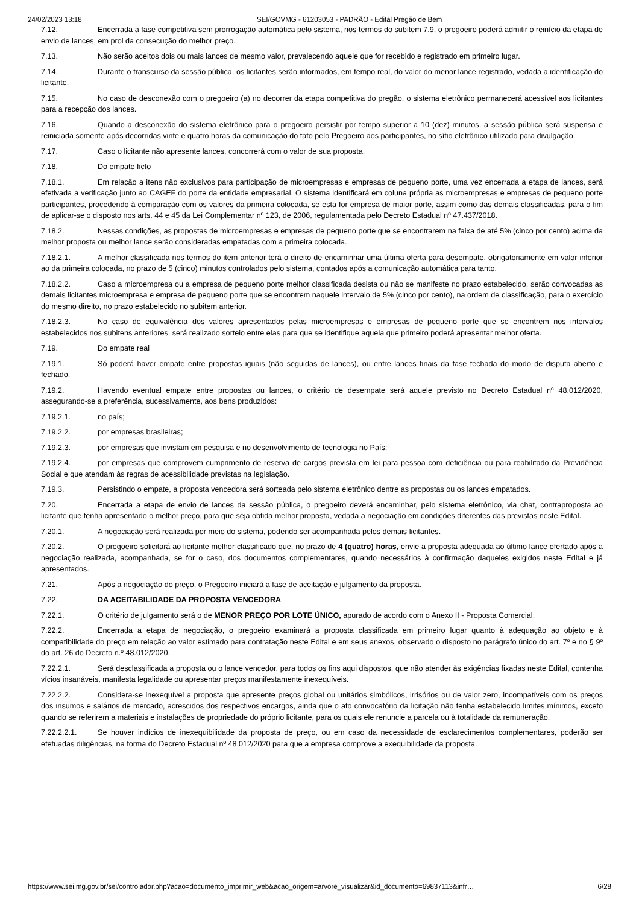24/02/2023 13:18 SEI/GOVMG - 61203053 - PADRÃO - Edital Pregão de Bem
7.12. Encerrada a fase competitiva sem prorrogação automática pelo sistema, nos termos do subitem 7.9, o pregoeiro poderá admitir o reinício da etapa de envio de lances, em prol da consecução do melhor preço.
7.13. Não serão aceitos dois ou mais lances de mesmo valor, prevalecendo aquele que for recebido e registrado em primeiro lugar.
7.14. Durante o transcurso da sessão pública, os licitantes serão informados, em tempo real, do valor do menor lance registrado, vedada a identificação do licitante.
7.15. No caso de desconexão com o pregoeiro (a) no decorrer da etapa competitiva do pregão, o sistema eletrônico permanecerá acessível aos licitantes para a recepção dos lances.
7.16. Quando a desconexão do sistema eletrônico para o pregoeiro persistir por tempo superior a 10 (dez) minutos, a sessão pública será suspensa e reiniciada somente após decorridas vinte e quatro horas da comunicação do fato pelo Pregoeiro aos participantes, no sítio eletrônico utilizado para divulgação.
7.17. Caso o licitante não apresente lances, concorrerá com o valor de sua proposta.
7.18. Do empate ficto
7.18.1. Em relação a itens não exclusivos para participação de microempresas e empresas de pequeno porte, uma vez encerrada a etapa de lances, será efetivada a verificação junto ao CAGEF do porte da entidade empresarial. O sistema identificará em coluna própria as microempresas e empresas de pequeno porte participantes, procedendo à comparação com os valores da primeira colocada, se esta for empresa de maior porte, assim como das demais classificadas, para o fim de aplicar-se o disposto nos arts. 44 e 45 da Lei Complementar nº 123, de 2006, regulamentada pelo Decreto Estadual nº 47.437/2018.
7.18.2. Nessas condições, as propostas de microempresas e empresas de pequeno porte que se encontrarem na faixa de até 5% (cinco por cento) acima da melhor proposta ou melhor lance serão consideradas empatadas com a primeira colocada.
7.18.2.1. A melhor classificada nos termos do item anterior terá o direito de encaminhar uma última oferta para desempate, obrigatoriamente em valor inferior ao da primeira colocada, no prazo de 5 (cinco) minutos controlados pelo sistema, contados após a comunicação automática para tanto.
7.18.2.2. Caso a microempresa ou a empresa de pequeno porte melhor classificada desista ou não se manifeste no prazo estabelecido, serão convocadas as demais licitantes microempresa e empresa de pequeno porte que se encontrem naquele intervalo de 5% (cinco por cento), na ordem de classificação, para o exercício do mesmo direito, no prazo estabelecido no subitem anterior.
7.18.2.3. No caso de equivalência dos valores apresentados pelas microempresas e empresas de pequeno porte que se encontrem nos intervalos estabelecidos nos subitens anteriores, será realizado sorteio entre elas para que se identifique aquela que primeiro poderá apresentar melhor oferta.
7.19. Do empate real
7.19.1. Só poderá haver empate entre propostas iguais (não seguidas de lances), ou entre lances finais da fase fechada do modo de disputa aberto e fechado.
7.19.2. Havendo eventual empate entre propostas ou lances, o critério de desempate será aquele previsto no Decreto Estadual nº 48.012/2020, assegurando-se a preferência, sucessivamente, aos bens produzidos:
7.19.2.1. no país;
7.19.2.2. por empresas brasileiras;
7.19.2.3. por empresas que invistam em pesquisa e no desenvolvimento de tecnologia no País;
7.19.2.4. por empresas que comprovem cumprimento de reserva de cargos prevista em lei para pessoa com deficiência ou para reabilitado da Previdência Social e que atendam às regras de acessibilidade previstas na legislação.
7.19.3. Persistindo o empate, a proposta vencedora será sorteada pelo sistema eletrônico dentre as propostas ou os lances empatados.
7.20. Encerrada a etapa de envio de lances da sessão pública, o pregoeiro deverá encaminhar, pelo sistema eletrônico, via chat, contraproposta ao licitante que tenha apresentado o melhor preço, para que seja obtida melhor proposta, vedada a negociação em condições diferentes das previstas neste Edital.
7.20.1. A negociação será realizada por meio do sistema, podendo ser acompanhada pelos demais licitantes.
7.20.2. O pregoeiro solicitará ao licitante melhor classificado que, no prazo de 4 (quatro) horas, envie a proposta adequada ao último lance ofertado após a negociação realizada, acompanhada, se for o caso, dos documentos complementares, quando necessários à confirmação daqueles exigidos neste Edital e já apresentados.
7.21. Após a negociação do preço, o Pregoeiro iniciará a fase de aceitação e julgamento da proposta.
7.22. DA ACEITABILIDADE DA PROPOSTA VENCEDORA
7.22.1. O critério de julgamento será o de MENOR PREÇO POR LOTE ÚNICO, apurado de acordo com o Anexo II - Proposta Comercial.
7.22.2. Encerrada a etapa de negociação, o pregoeiro examinará a proposta classificada em primeiro lugar quanto à adequação ao objeto e à compatibilidade do preço em relação ao valor estimado para contratação neste Edital e em seus anexos, observado o disposto no parágrafo único do art. 7º e no § 9º do art. 26 do Decreto n.º 48.012/2020.
7.22.2.1. Será desclassificada a proposta ou o lance vencedor, para todos os fins aqui dispostos, que não atender às exigências fixadas neste Edital, contenha vícios insanáveis, manifesta legalidade ou apresentar preços manifestamente inexequíveis.
7.22.2.2. Considera-se inexequível a proposta que apresente preços global ou unitários simbólicos, irrisórios ou de valor zero, incompatíveis com os preços dos insumos e salários de mercado, acrescidos dos respectivos encargos, ainda que o ato convocatório da licitação não tenha estabelecido limites mínimos, exceto quando se referirem a materiais e instalações de propriedade do próprio licitante, para os quais ele renuncie a parcela ou à totalidade da remuneração.
7.22.2.2.1. Se houver indícios de inexequibilidade da proposta de preço, ou em caso da necessidade de esclarecimentos complementares, poderão ser efetuadas diligências, na forma do Decreto Estadual nº 48.012/2020 para que a empresa comprove a exequibilidade da proposta.
https://www.sei.mg.gov.br/sei/controlador.php?acao=documento_imprimir_web&acao_origem=arvore_visualizar&id_documento=69837113&infr… 6/28